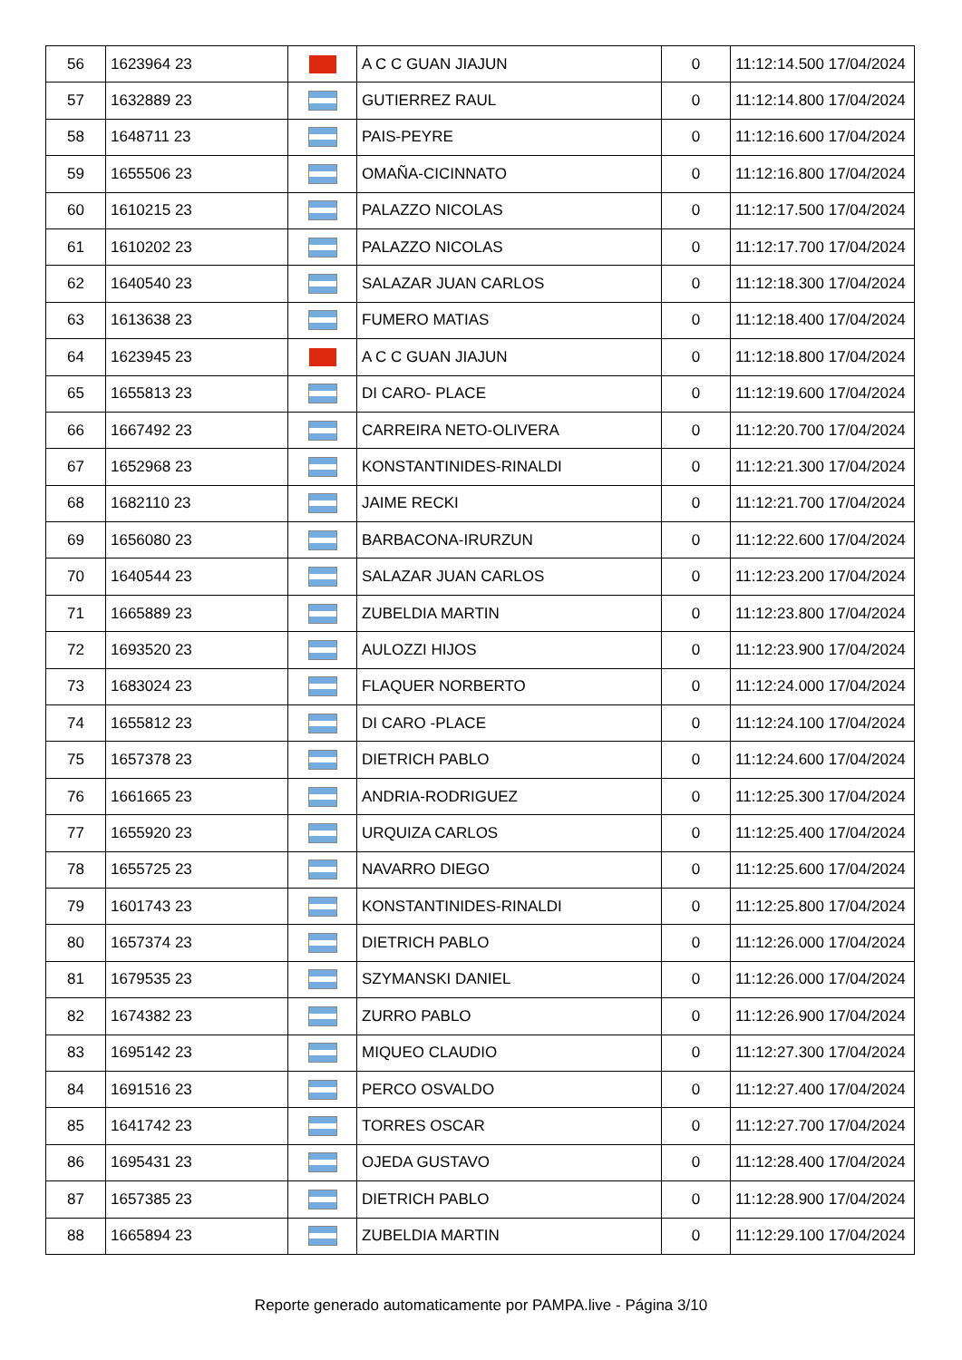| 56 | 1623964 23 | | A C C GUAN JIAJUN | 0 | 11:12:14.500 17/04/2024 |
| 57 | 1632889 23 | | GUTIERREZ RAUL | 0 | 11:12:14.800 17/04/2024 |
| 58 | 1648711 23 | | PAIS-PEYRE | 0 | 11:12:16.600 17/04/2024 |
| 59 | 1655506 23 | | OMAÑA-CICINNATO | 0 | 11:12:16.800 17/04/2024 |
| 60 | 1610215 23 | | PALAZZO NICOLAS | 0 | 11:12:17.500 17/04/2024 |
| 61 | 1610202 23 | | PALAZZO NICOLAS | 0 | 11:12:17.700 17/04/2024 |
| 62 | 1640540 23 | | SALAZAR JUAN CARLOS | 0 | 11:12:18.300 17/04/2024 |
| 63 | 1613638 23 | | FUMERO MATIAS | 0 | 11:12:18.400 17/04/2024 |
| 64 | 1623945 23 | | A C C GUAN JIAJUN | 0 | 11:12:18.800 17/04/2024 |
| 65 | 1655813 23 | | DI CARO- PLACE | 0 | 11:12:19.600 17/04/2024 |
| 66 | 1667492 23 | | CARREIRA NETO-OLIVERA | 0 | 11:12:20.700 17/04/2024 |
| 67 | 1652968 23 | | KONSTANTINIDES-RINALDI | 0 | 11:12:21.300 17/04/2024 |
| 68 | 1682110 23 | | JAIME RECKI | 0 | 11:12:21.700 17/04/2024 |
| 69 | 1656080 23 | | BARBACONA-IRURZUN | 0 | 11:12:22.600 17/04/2024 |
| 70 | 1640544 23 | | SALAZAR JUAN CARLOS | 0 | 11:12:23.200 17/04/2024 |
| 71 | 1665889 23 | | ZUBELDIA MARTIN | 0 | 11:12:23.800 17/04/2024 |
| 72 | 1693520 23 | | AULOZZI HIJOS | 0 | 11:12:23.900 17/04/2024 |
| 73 | 1683024 23 | | FLAQUER NORBERTO | 0 | 11:12:24.000 17/04/2024 |
| 74 | 1655812 23 | | DI CARO -PLACE | 0 | 11:12:24.100 17/04/2024 |
| 75 | 1657378 23 | | DIETRICH PABLO | 0 | 11:12:24.600 17/04/2024 |
| 76 | 1661665 23 | | ANDRIA-RODRIGUEZ | 0 | 11:12:25.300 17/04/2024 |
| 77 | 1655920 23 | | URQUIZA CARLOS | 0 | 11:12:25.400 17/04/2024 |
| 78 | 1655725 23 | | NAVARRO DIEGO | 0 | 11:12:25.600 17/04/2024 |
| 79 | 1601743 23 | | KONSTANTINIDES-RINALDI | 0 | 11:12:25.800 17/04/2024 |
| 80 | 1657374 23 | | DIETRICH PABLO | 0 | 11:12:26.000 17/04/2024 |
| 81 | 1679535 23 | | SZYMANSKI DANIEL | 0 | 11:12:26.000 17/04/2024 |
| 82 | 1674382 23 | | ZURRO PABLO | 0 | 11:12:26.900 17/04/2024 |
| 83 | 1695142 23 | | MIQUEO CLAUDIO | 0 | 11:12:27.300 17/04/2024 |
| 84 | 1691516 23 | | PERCO OSVALDO | 0 | 11:12:27.400 17/04/2024 |
| 85 | 1641742 23 | | TORRES OSCAR | 0 | 11:12:27.700 17/04/2024 |
| 86 | 1695431 23 | | OJEDA GUSTAVO | 0 | 11:12:28.400 17/04/2024 |
| 87 | 1657385 23 | | DIETRICH PABLO | 0 | 11:12:28.900 17/04/2024 |
| 88 | 1665894 23 | | ZUBELDIA MARTIN | 0 | 11:12:29.100 17/04/2024 |
Reporte generado automaticamente por PAMPA.live - Página 3/10